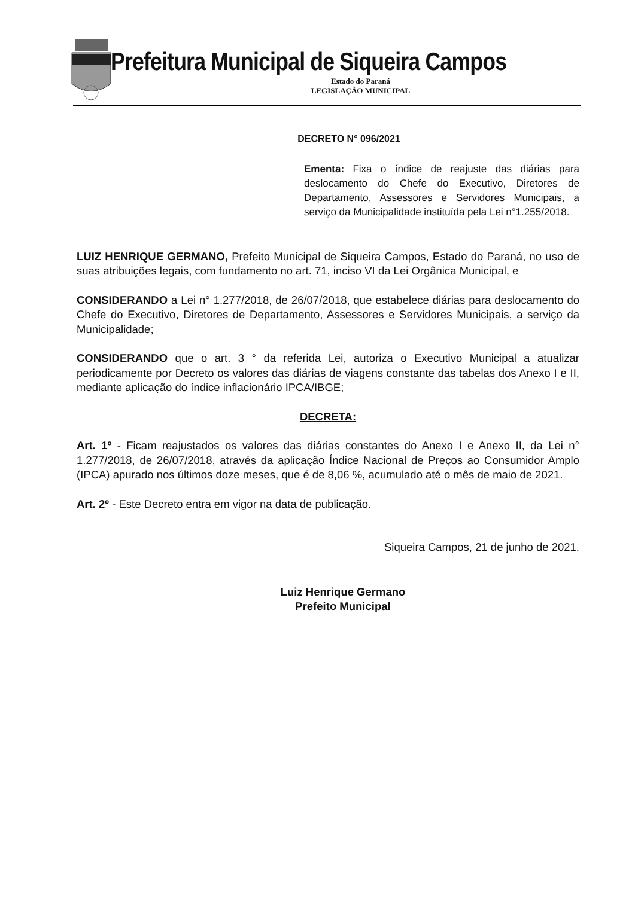Prefeitura Municipal de Siqueira Campos
Estado do Paraná
LEGISLAÇÃO MUNICIPAL
DECRETO N° 096/2021
Ementa: Fixa o índice de reajuste das diárias para deslocamento do Chefe do Executivo, Diretores de Departamento, Assessores e Servidores Municipais, a serviço da Municipalidade instituída pela Lei n°1.255/2018.
LUIZ HENRIQUE GERMANO, Prefeito Municipal de Siqueira Campos, Estado do Paraná, no uso de suas atribuições legais, com fundamento no art. 71, inciso VI da Lei Orgânica Municipal, e
CONSIDERANDO a Lei n° 1.277/2018, de 26/07/2018, que estabelece diárias para deslocamento do Chefe do Executivo, Diretores de Departamento, Assessores e Servidores Municipais, a serviço da Municipalidade;
CONSIDERANDO que o art. 3 ° da referida Lei, autoriza o Executivo Municipal a atualizar periodicamente por Decreto os valores das diárias de viagens constante das tabelas dos Anexo I e II, mediante aplicação do índice inflacionário IPCA/IBGE;
DECRETA:
Art. 1º - Ficam reajustados os valores das diárias constantes do Anexo I e Anexo II, da Lei n° 1.277/2018, de 26/07/2018, através da aplicação Índice Nacional de Preços ao Consumidor Amplo (IPCA) apurado nos últimos doze meses, que é de 8,06 %, acumulado até o mês de maio de 2021.
Art. 2º - Este Decreto entra em vigor na data de publicação.
Siqueira Campos, 21 de junho de 2021.
Luiz Henrique Germano
Prefeito Municipal